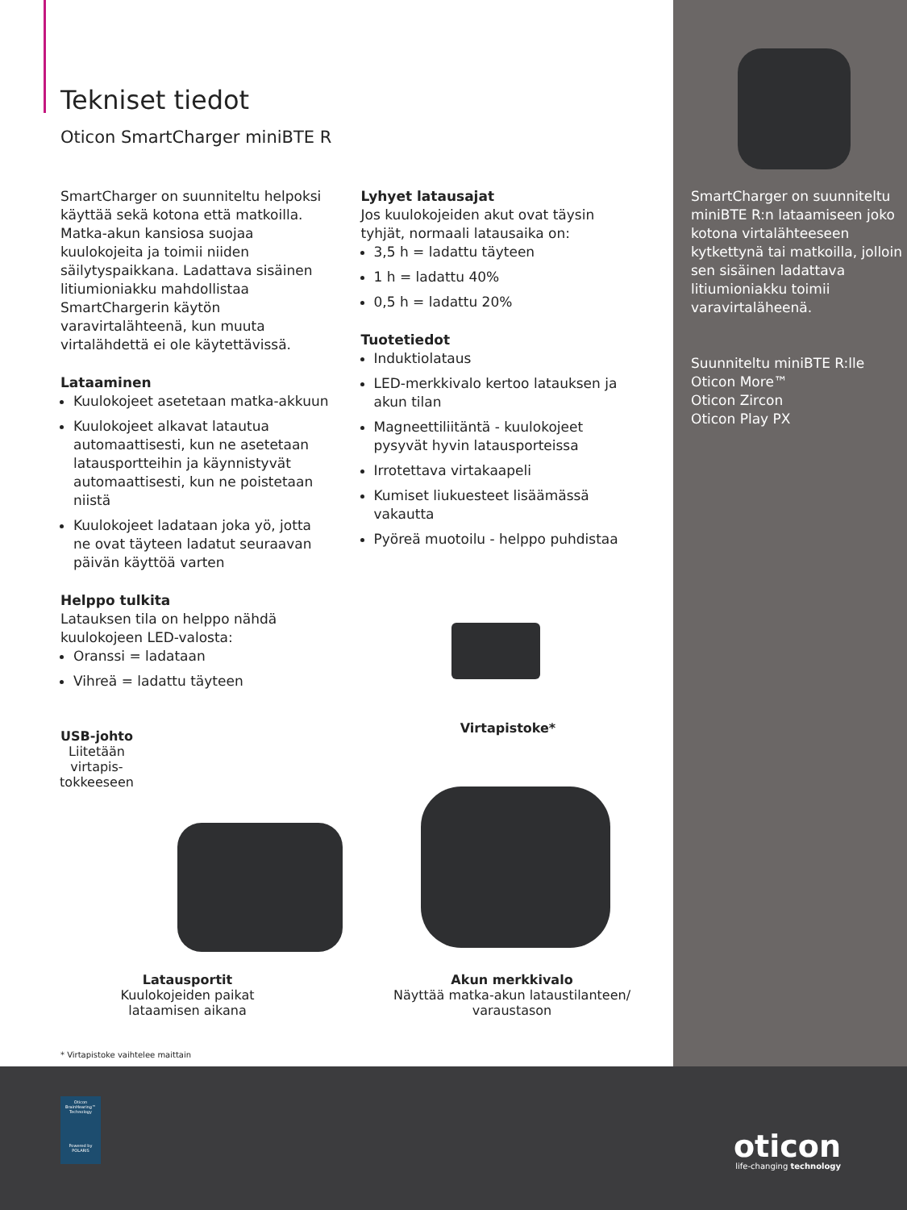Tekniset tiedot
Oticon SmartCharger miniBTE R
SmartCharger on suunniteltu helpoksi käyttää sekä kotona että matkoilla. Matka-akun kansiosa suojaa kuulokojeita ja toimii niiden säilytyspaikkana. Ladattava sisäinen litiumioniakku mahdollistaa SmartChargerin käytön varavirtalähteenä, kun muuta virtalähdettä ei ole käytettävissä.
Lataaminen
Kuulokojeet asetetaan matka-akkuun
Kuulokojeet alkavat latautua automaattisesti, kun ne asetetaan latausportteihin ja käynnistyvät automaattisesti, kun ne poistetaan niistä
Kuulokojeet ladataan joka yö, jotta ne ovat täyteen ladatut seuraavan päivän käyttöä varten
Helppo tulkita
Latauksen tila on helppo nähdä kuulokojeen LED-valosta:
Oranssi = ladataan
Vihreä = ladattu täyteen
Lyhyet latausajat
Jos kuulokojeiden akut ovat täysin tyhjät, normaali latausaika on:
3,5 h = ladattu täyteen
1 h = ladattu 40%
0,5 h = ladattu 20%
Tuotetiedot
Induktiolataus
LED-merkkivalo kertoo latauksen ja akun tilan
Magneettiliitäntä - kuulokojeet pysyvät hyvin latausporteissa
Irrotettava virtakaapeli
Kumiset liukuesteet lisäämässä vakautta
Pyöreä muotoilu - helppo puhdistaa
Virtapistoke*
USB-johto
Liitetään virtapis-
tokkeeseen
Latausportit
Kuulokojeiden paikat
lataamisen aikana
Akun merkkivalo
Näyttää matka-akun lataustilanteen/
varaustason
* Virtapistoke vaihtelee maittain
SmartCharger on suunniteltu miniBTE R:n lataamiseen joko kotona virtalähteeseen kytkettynä tai matkoilla, jolloin sen sisäinen ladattava litiumioniakku toimii varavirtaläheenä.
Suunniteltu miniBTE R:lle
Oticon More™
Oticon Zircon
Oticon Play PX
Oticon BrainHearing™ Technology
Powered by POLARIS
oticon
life-changing technology